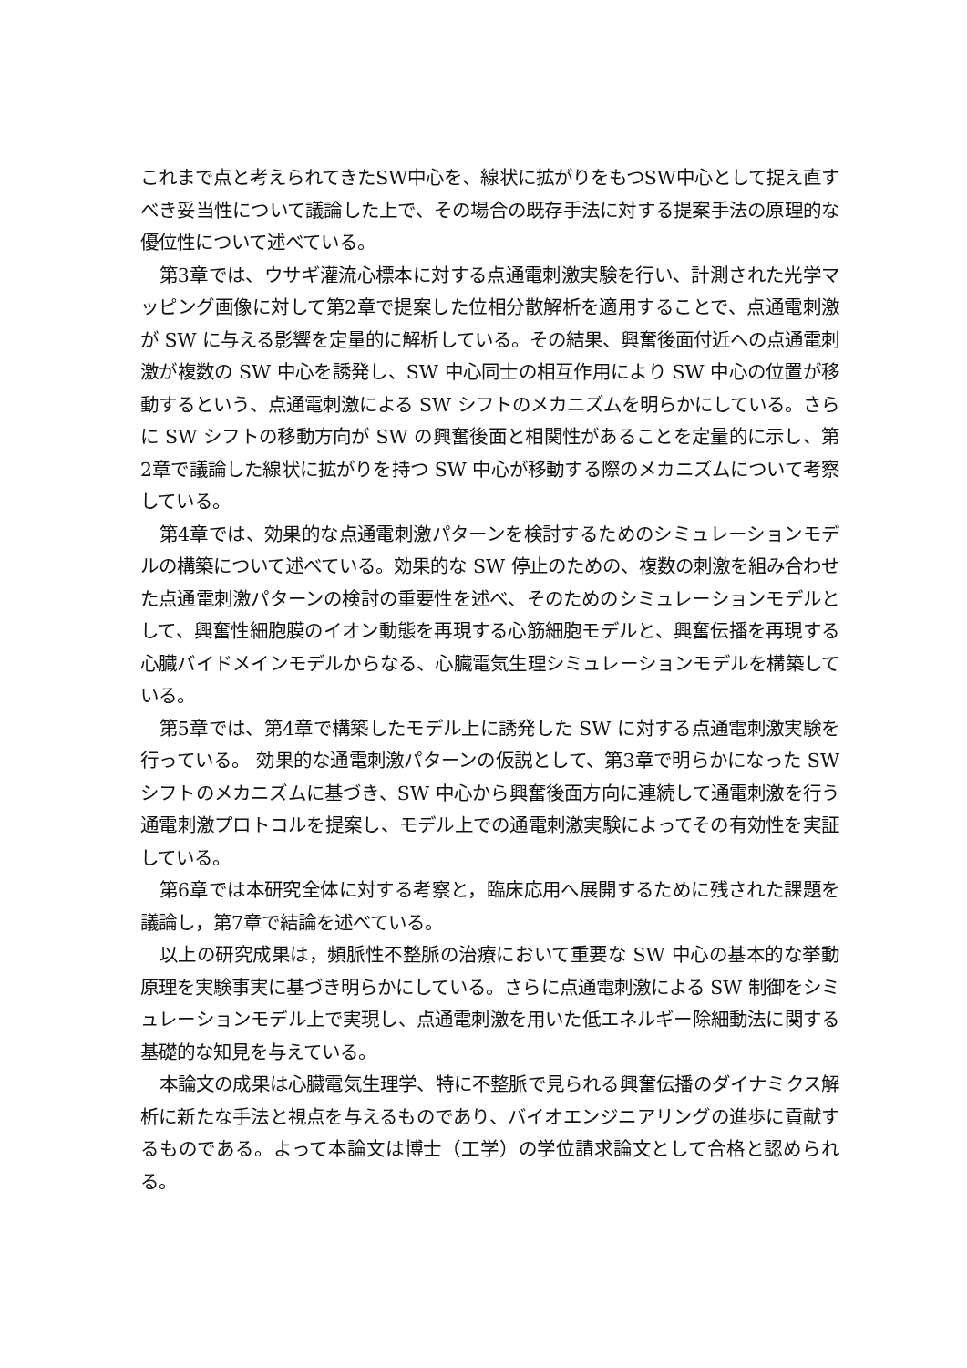これまで点と考えられてきたSW中心を、線状に拡がりをもつSW中心として捉え直すべき妥当性について議論した上で、その場合の既存手法に対する提案手法の原理的な優位性について述べている。
第3章では、ウサギ灌流心標本に対する点通電刺激実験を行い、計測された光学マッピング画像に対して第2章で提案した位相分散解析を適用することで、点通電刺激が SW に与える影響を定量的に解析している。その結果、興奮後面付近への点通電刺激が複数の SW 中心を誘発し、SW 中心同士の相互作用により SW 中心の位置が移動するという、点通電刺激による SW シフトのメカニズムを明らかにしている。さらに SW シフトの移動方向が SW の興奮後面と相関性があることを定量的に示し、第2章で議論した線状に拡がりを持つ SW 中心が移動する際のメカニズムについて考察している。
第4章では、効果的な点通電刺激パターンを検討するためのシミュレーションモデルの構築について述べている。効果的な SW 停止のための、複数の刺激を組み合わせた点通電刺激パターンの検討の重要性を述べ、そのためのシミュレーションモデルとして、興奮性細胞膜のイオン動態を再現する心筋細胞モデルと、興奮伝播を再現する心臓バイドメインモデルからなる、心臓電気生理シミュレーションモデルを構築している。
第5章では、第4章で構築したモデル上に誘発した SW に対する点通電刺激実験を行っている。 効果的な通電刺激パターンの仮説として、第3章で明らかになった SW シフトのメカニズムに基づき、SW 中心から興奮後面方向に連続して通電刺激を行う通電刺激プロトコルを提案し、モデル上での通電刺激実験によってその有効性を実証している。
第6章では本研究全体に対する考察と，臨床応用へ展開するために残された課題を議論し，第7章で結論を述べている。
以上の研究成果は，頻脈性不整脈の治療において重要な SW 中心の基本的な挙動原理を実験事実に基づき明らかにしている。さらに点通電刺激による SW 制御をシミュレーションモデル上で実現し、点通電刺激を用いた低エネルギー除細動法に関する基礎的な知見を与えている。
本論文の成果は心臓電気生理学、特に不整脈で見られる興奮伝播のダイナミクス解析に新たな手法と視点を与えるものであり、バイオエンジニアリングの進歩に貢献するものである。よって本論文は博士（工学）の学位請求論文として合格と認められる。